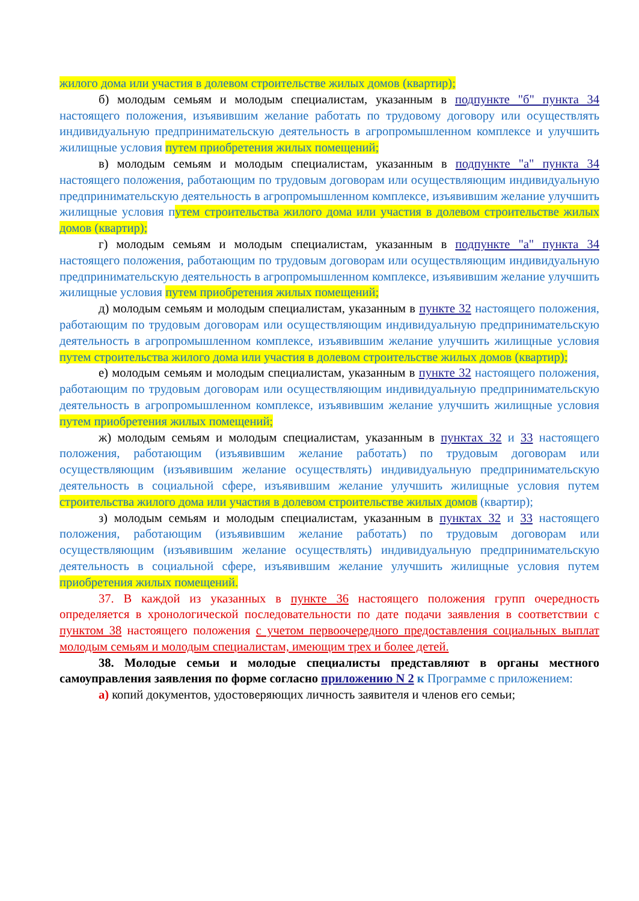жилого дома или участия в долевом строительстве жилых домов (квартир);
б) молодым семьям и молодым специалистам, указанным в подпункте "б" пункта 34 настоящего положения, изъявившим желание работать по трудовому договору или осуществлять индивидуальную предпринимательскую деятельность в агропромышленном комплексе и улучшить жилищные условия путем приобретения жилых помещений;
в) молодым семьям и молодым специалистам, указанным в подпункте "а" пункта 34 настоящего положения, работающим по трудовым договорам или осуществляющим индивидуальную предпринимательскую деятельность в агропромышленном комплексе, изъявившим желание улучшить жилищные условия путем строительства жилого дома или участия в долевом строительстве жилых домов (квартир);
г) молодым семьям и молодым специалистам, указанным в подпункте "а" пункта 34 настоящего положения, работающим по трудовым договорам или осуществляющим индивидуальную предпринимательскую деятельность в агропромышленном комплексе, изъявившим желание улучшить жилищные условия путем приобретения жилых помещений;
д) молодым семьям и молодым специалистам, указанным в пункте 32 настоящего положения, работающим по трудовым договорам или осуществляющим индивидуальную предпринимательскую деятельность в агропромышленном комплексе, изъявившим желание улучшить жилищные условия путем строительства жилого дома или участия в долевом строительстве жилых домов (квартир);
е) молодым семьям и молодым специалистам, указанным в пункте 32 настоящего положения, работающим по трудовым договорам или осуществляющим индивидуальную предпринимательскую деятельность в агропромышленном комплексе, изъявившим желание улучшить жилищные условия путем приобретения жилых помещений;
ж) молодым семьям и молодым специалистам, указанным в пунктах 32 и 33 настоящего положения, работающим (изъявившим желание работать) по трудовым договорам или осуществляющим (изъявившим желание осуществлять) индивидуальную предпринимательскую деятельность в социальной сфере, изъявившим желание улучшить жилищные условия путем строительства жилого дома или участия в долевом строительстве жилых домов (квартир);
з) молодым семьям и молодым специалистам, указанным в пунктах 32 и 33 настоящего положения, работающим (изъявившим желание работать) по трудовым договорам или осуществляющим (изъявившим желание осуществлять) индивидуальную предпринимательскую деятельность в социальной сфере, изъявившим желание улучшить жилищные условия путем приобретения жилых помещений.
37. В каждой из указанных в пункте 36 настоящего положения групп очередность определяется в хронологической последовательности по дате подачи заявления в соответствии с пунктом 38 настоящего положения с учетом первоочередного предоставления социальных выплат молодым семьям и молодым специалистам, имеющим трех и более детей.
38. Молодые семьи и молодые специалисты представляют в органы местного самоуправления заявления по форме согласно приложению N 2 к Программе с приложением:
а) копий документов, удостоверяющих личность заявителя и членов его семьи;